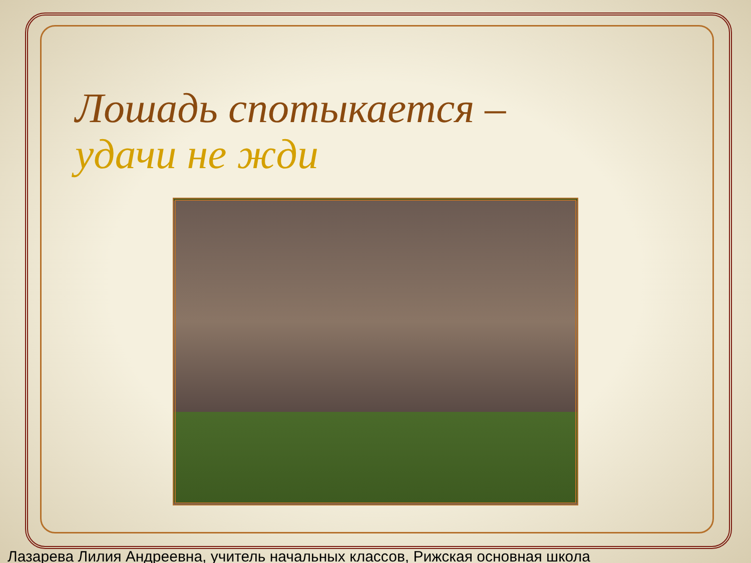Лошадь спотыкается –
удачи не жди
Лазарева Лилия Андреевна, учитель начальных классов, Рижская основная школа